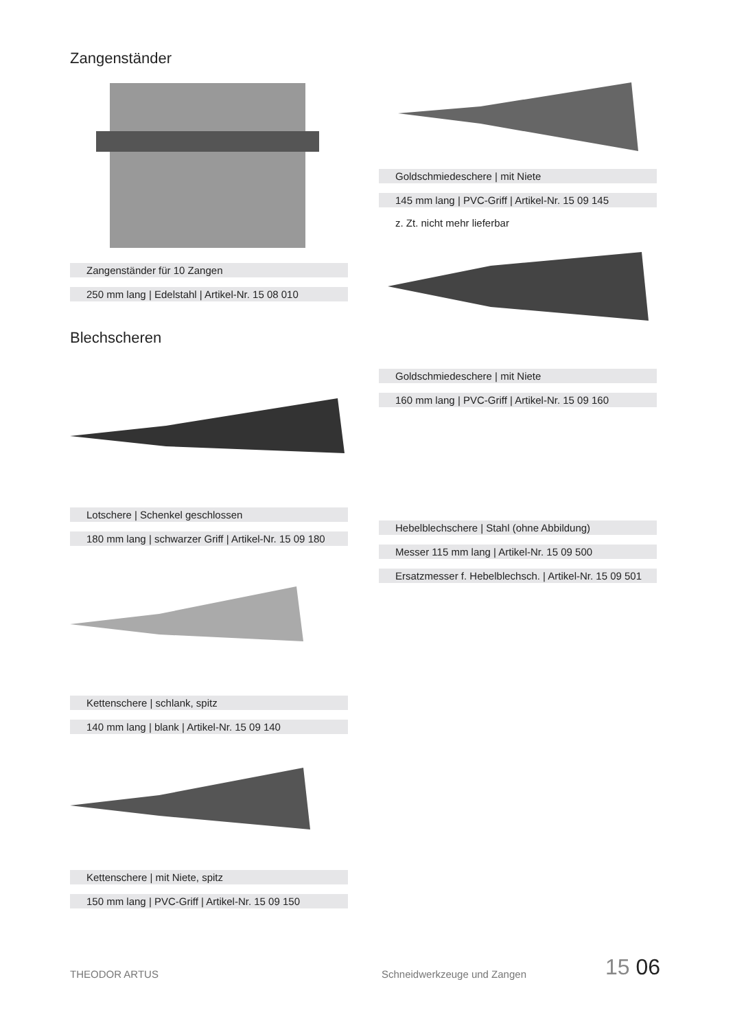Zangenständer
Zangenständer für 10 Zangen
250 mm lang | Edelstahl | Artikel-Nr. 15 08 010
Blechscheren
Lotschere | Schenkel geschlossen
180 mm lang | schwarzer Griff | Artikel-Nr. 15 09 180
Kettenschere | schlank, spitz
140 mm lang | blank | Artikel-Nr. 15 09 140
Kettenschere | mit Niete, spitz
150 mm lang | PVC-Griff | Artikel-Nr. 15 09 150
Goldschmiedeschere | mit Niete
145 mm lang | PVC-Griff | Artikel-Nr. 15 09 145
z. Zt. nicht mehr lieferbar
Goldschmiedeschere | mit Niete
160 mm lang | PVC-Griff | Artikel-Nr. 15 09 160
Hebelblechschere | Stahl (ohne Abbildung)
Messer 115 mm lang | Artikel-Nr. 15 09 500
Ersatzmesser f. Hebelblechsch. | Artikel-Nr. 15 09 501
THEODOR ARTUS Schneidwerkzeuge und Zangen 15 06